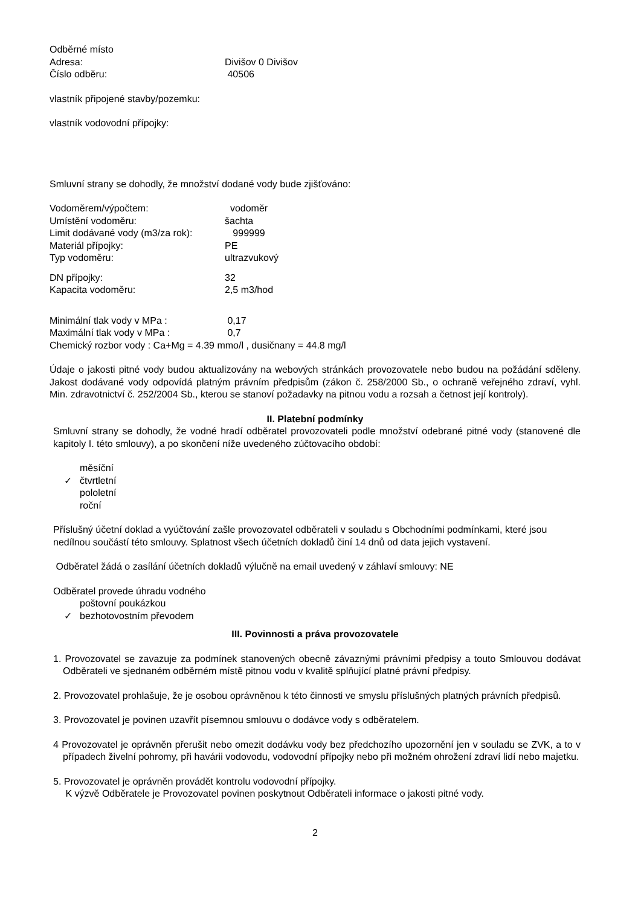Odběrné místo
Adresa: Divišov 0 Divišov
Číslo odběru: 40506
vlastník připojené stavby/pozemku:
vlastník vodovodní přípojky:
Smluvní strany se dohodly, že množství dodané vody bude zjišťováno:
Vodoměrem/výpočtem: vodoměr
Umístění vodoměru: šachta
Limit dodávané vody (m3/za rok): 999999
Materiál přípojky: PE
Typ vodoměru: ultrazvukový
DN přípojky: 32
Kapacita vodoměru: 2,5 m3/hod
Minimální tlak vody v MPa : 0,17
Maximální tlak vody v MPa : 0,7
Chemický rozbor vody : Ca+Mg = 4.39 mmo/l , dusičnany = 44.8 mg/l
Údaje o jakosti pitné vody budou aktualizovány na webových stránkách provozovatele nebo budou na požádání sděleny. Jakost dodávané vody odpovídá platným právním předpisům (zákon č. 258/2000 Sb., o ochraně veřejného zdraví, vyhl. Min. zdravotnictví č. 252/2004 Sb., kterou se stanoví požadavky na pitnou vodu a rozsah a četnost její kontroly).
II. Platební podmínky
Smluvní strany se dohodly, že vodné hradí odběratel provozovateli podle množství odebrané pitné vody (stanovené dle kapitoly I. této smlouvy), a po skončení níže uvedeného zúčtovacího období:
měsíční
✓ čtvrtletní
pololetní
roční
Příslušný účetní doklad a vyúčtování zašle provozovatel odběrateli v souladu s Obchodními podmínkami, které jsou nedílnou součástí této smlouvy. Splatnost všech účetních dokladů činí 14 dnů od data jejich vystavení.
Odběratel žádá o zasílání účetních dokladů výlučně na email uvedený v záhlaví smlouvy: NE
Odběratel provede úhradu vodného
poštovní poukázkou
✓ bezhotovostním převodem
III. Povinnosti a práva provozovatele
1. Provozovatel se zavazuje za podmínek stanovených obecně závaznými právními předpisy a touto Smlouvou dodávat Odběrateli ve sjednaném odběrném místě pitnou vodu v kvalitě splňující platné právní předpisy.
2. Provozovatel prohlašuje, že je osobou oprávněnou k této činnosti ve smyslu příslušných platných právních předpisů.
3. Provozovatel je povinen uzavřít písemnou smlouvu o dodávce vody s odběratelem.
4 Provozovatel je oprávněn přerušit nebo omezit dodávku vody bez předchozího upozornění jen v souladu se ZVK, a to v případech živelní pohromy, při havárii vodovodu, vodovodní přípojky nebo při možném ohrožení zdraví lidí nebo majetku.
5. Provozovatel je oprávněn provádět kontrolu vodovodní přípojky.
K výzvě Odběratele je Provozovatel povinen poskytnout Odběrateli informace o jakosti pitné vody.
2